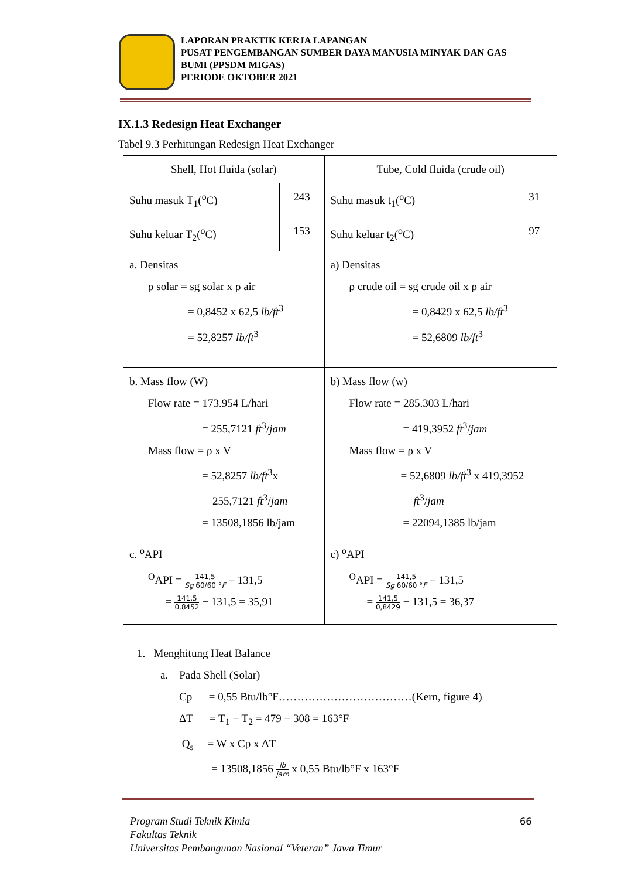LAPORAN PRAKTIK KERJA LAPANGAN
PUSAT PENGEMBANGAN SUMBER DAYA MANUSIA MINYAK DAN GAS BUMI (PPSDM MIGAS)
PERIODE OKTOBER 2021
IX.1.3 Redesign Heat Exchanger
Tabel 9.3 Perhitungan Redesign Heat Exchanger
| Shell, Hot fluida (solar) | | Tube, Cold fluida (crude oil) | |
| Suhu masuk T<sub>1</sub>(<sup>o</sup>C) | 243 | Suhu masuk t<sub>1</sub>(<sup>o</sup>C) | 31 |
| Suhu keluar T<sub>2</sub>(<sup>o</sup>C) | 153 | Suhu keluar t<sub>2</sub>(<sup>o</sup>C) | 97 |
| a. Densitas ρ solar = sg solar x ρ air = 0,8452 x 62,5 lb/ft<sup>3</sup> = 52,8257 lb/ft<sup>3</sup> | | a) Densitas ρ crude oil = sg crude oil x ρ air = 0,8429 x 62,5 lb/ft<sup>3</sup> = 52,6809 lb/ft<sup>3</sup> | |
| b. Mass flow (W) Flow rate = 173.954 L/hari = 255,7121 ft<sup>3</sup>/ jam Mass flow = ρ x V = 52,8257 lb/ft<sup>3</sup>x 255,7121 ft<sup>3</sup>/ jam = 13508,1856 lb/jam | | b) Mass flow (w) Flow rate = 285.303 L/hari = 419,3952 ft<sup>3</sup>/ jam Mass flow = ρ x V = 52,6809 lb/ft<sup>3</sup> x 419,3952 ft<sup>3</sup>/ jam = 22094,1385 lb/jam | |
| c. <sup>o</sup>API <sup>O</sup>API = 141,5 Sg 60/60 ° F − 131,5 = 141,5 0,8452 − 131,5 = 35,91 | | c) <sup>o</sup>API <sup>O</sup>API = 141,5 Sg 60/60 ° F − 131,5 = 141,5 0,8429 − 131,5 = 36,37 | |
1. Menghitung Heat Balance
a. Pada Shell (Solar)
Cp = 0,55 Btu/lb°F………………………………(Kern, figure 4)
ΔT = T<sub>1</sub> − T<sub>2</sub> = 479 − 308 = 163°F
Q<sub>s</sub> = W x Cp x ΔT
= 13508,1856 lb jam x 0,55 Btu/lb°F x 163°F
Program Studi Teknik Kimia
Fakultas Teknik
Universitas Pembangunan Nasional “Veteran” Jawa Timur
66